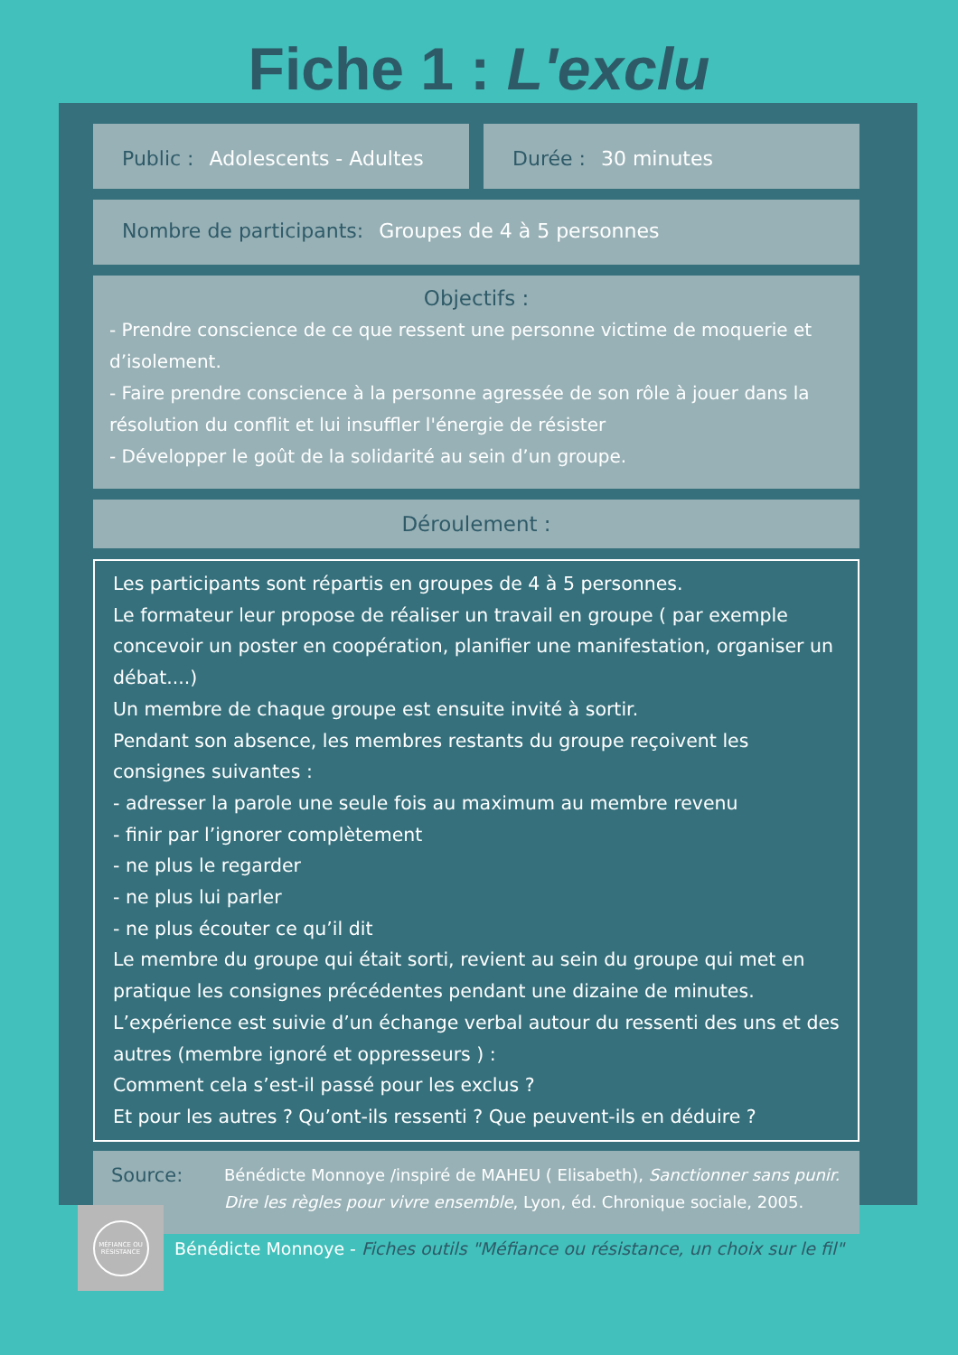Fiche 1 : L'exclu
Public : Adolescents - Adultes Durée : 30 minutes
Nombre de participants: Groupes de 4 à 5 personnes
Objectifs :
- Prendre conscience de ce que ressent une personne victime de moquerie et d’isolement.
- Faire prendre conscience à la personne agressée de son rôle à jouer dans la résolution du conflit et lui insuffler l'énergie de résister
- Développer le goût de la solidarité au sein d’un groupe.
Déroulement :
Les participants sont répartis en groupes de 4 à 5 personnes.
Le formateur leur propose de réaliser un travail en groupe ( par exemple concevoir un poster en coopération, planifier une manifestation, organiser un débat....)
Un membre de chaque groupe est ensuite invité à sortir.
Pendant son absence, les membres restants du groupe reçoivent les consignes suivantes :
- adresser la parole une seule fois au maximum au membre revenu
- finir par l’ignorer complètement
- ne plus le regarder
- ne plus lui parler
- ne plus écouter ce qu’il dit
Le membre du groupe qui était sorti, revient au sein du groupe qui met en pratique les consignes précédentes pendant une dizaine de minutes.
L’expérience est suivie d’un échange verbal autour du ressenti des uns et des autres (membre ignoré et oppresseurs ) :
Comment cela s’est-il passé pour les exclus ?
Et pour les autres ? Qu’ont-ils ressenti ? Que peuvent-ils en déduire ?
Source: Bénédicte Monnoye /inspiré de MAHEU ( Elisabeth), Sanctionner sans punir. Dire les règles pour vivre ensemble, Lyon, éd. Chronique sociale, 2005.
MÉFIANCE OU RÉSISTANCE
Bénédicte Monnoye - Fiches outils "Méfiance ou résistance, un choix sur le fil"